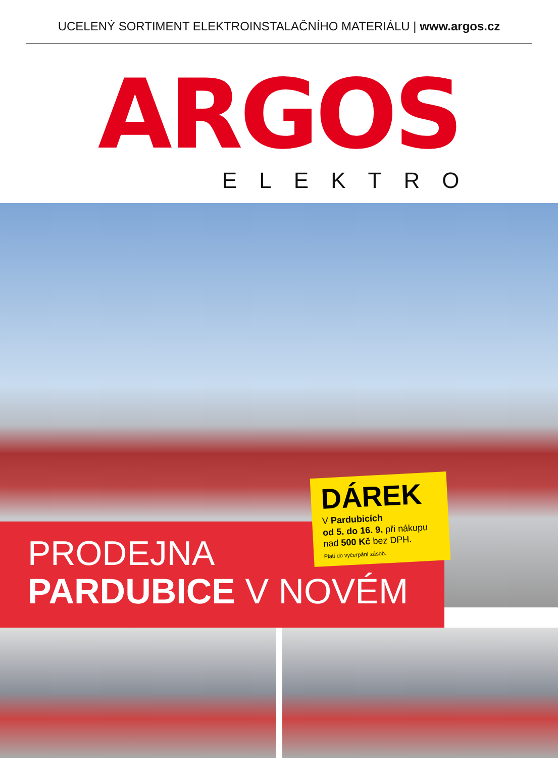UCELENÝ SORTIMENT ELEKTROINSTALAČNÍHO MATERIÁLU | www.argos.cz
ARGOS
ELEKTRO
PRODEJNA
PARDUBICE V NOVÉM
DÁREK
V Pardubicích
od 5. do 16. 9. při nákupu
nad 500 Kč bez DPH.
Platí do vyčerpání zásob.